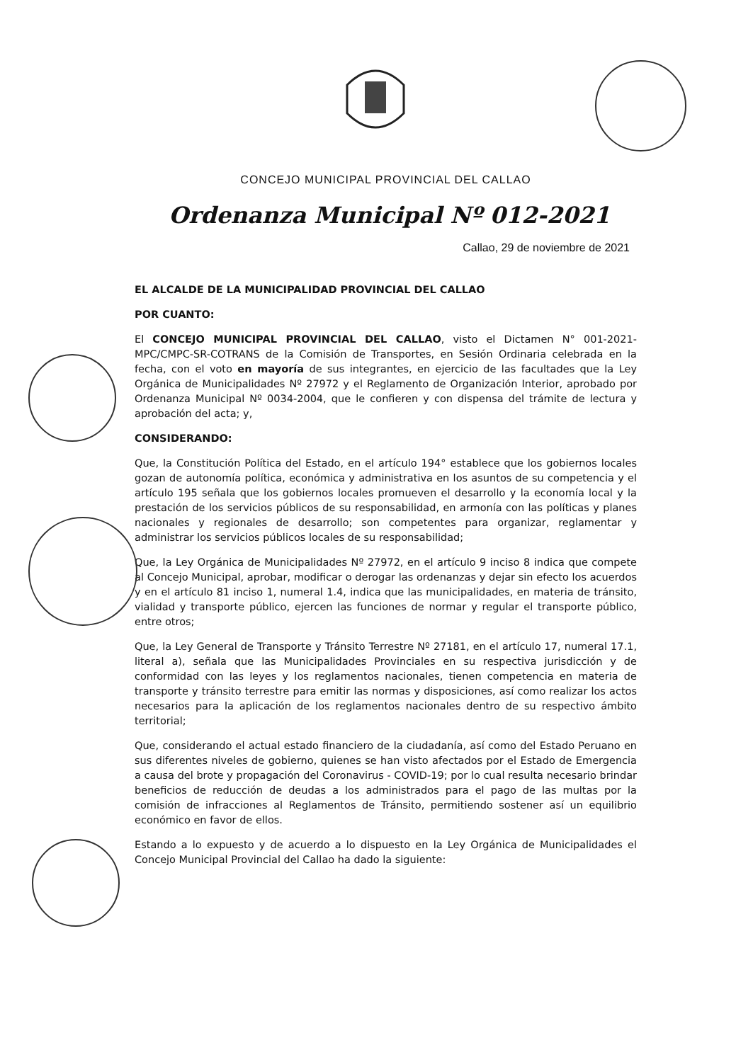CONCEJO MUNICIPAL PROVINCIAL DEL CALLAO
Ordenanza Municipal Nº 012-2021
Callao, 29 de noviembre de 2021
EL ALCALDE DE LA MUNICIPALIDAD PROVINCIAL DEL CALLAO
POR CUANTO:
El CONCEJO MUNICIPAL PROVINCIAL DEL CALLAO, visto el Dictamen N° 001-2021-MPC/CMPC-SR-COTRANS de la Comisión de Transportes, en Sesión Ordinaria celebrada en la fecha, con el voto en mayoría de sus integrantes, en ejercicio de las facultades que la Ley Orgánica de Municipalidades Nº 27972 y el Reglamento de Organización Interior, aprobado por Ordenanza Municipal Nº 0034-2004, que le confieren y con dispensa del trámite de lectura y aprobación del acta; y,
CONSIDERANDO:
Que, la Constitución Política del Estado, en el artículo 194° establece que los gobiernos locales gozan de autonomía política, económica y administrativa en los asuntos de su competencia y el artículo 195 señala que los gobiernos locales promueven el desarrollo y la economía local y la prestación de los servicios públicos de su responsabilidad, en armonía con las políticas y planes nacionales y regionales de desarrollo; son competentes para organizar, reglamentar y administrar los servicios públicos locales de su responsabilidad;
Que, la Ley Orgánica de Municipalidades Nº 27972, en el artículo 9 inciso 8 indica que compete al Concejo Municipal, aprobar, modificar o derogar las ordenanzas y dejar sin efecto los acuerdos y en el artículo 81 inciso 1, numeral 1.4, indica que las municipalidades, en materia de tránsito, vialidad y transporte público, ejercen las funciones de normar y regular el transporte público, entre otros;
Que, la Ley General de Transporte y Tránsito Terrestre Nº 27181, en el artículo 17, numeral 17.1, literal a), señala que las Municipalidades Provinciales en su respectiva jurisdicción y de conformidad con las leyes y los reglamentos nacionales, tienen competencia en materia de transporte y tránsito terrestre para emitir las normas y disposiciones, así como realizar los actos necesarios para la aplicación de los reglamentos nacionales dentro de su respectivo ámbito territorial;
Que, considerando el actual estado financiero de la ciudadanía, así como del Estado Peruano en sus diferentes niveles de gobierno, quienes se han visto afectados por el Estado de Emergencia a causa del brote y propagación del Coronavirus - COVID-19; por lo cual resulta necesario brindar beneficios de reducción de deudas a los administrados para el pago de las multas por la comisión de infracciones al Reglamentos de Tránsito, permitiendo sostener así un equilibrio económico en favor de ellos.
Estando a lo expuesto y de acuerdo a lo dispuesto en la Ley Orgánica de Municipalidades el Concejo Municipal Provincial del Callao ha dado la siguiente: